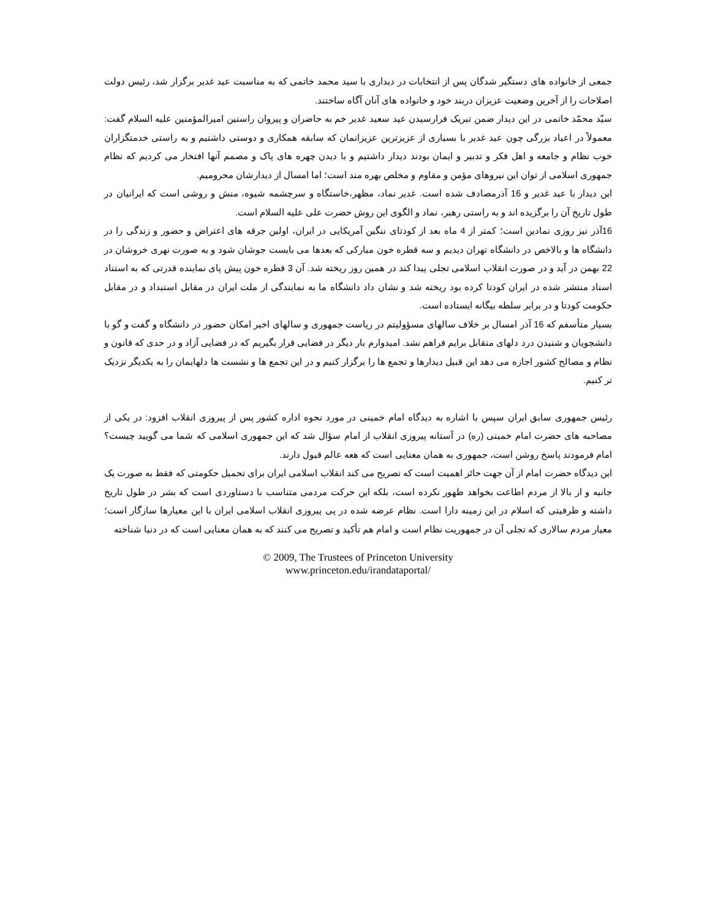جمعی از خانواده های دستگیر شدگان پس از انتخابات در دیداری با سید محمد خاتمی که به مناسبت عید غدیر برگزار شد، رئیس دولت اصلاحات را از آخرین وضعیت عزیزان دربند خود و خانواده های آنان آگاه ساختند.
سیّد محمّد خاتمی در این دیدار ضمن تبریک فرارسیدن عید سعید غدیر خم به حاضران و پیروان راستین امیرالمؤمنین علیه السلام گفت: معمولاً در اعیاد بزرگی چون عید غدیر با بسیاری از عزیزترین عزیزانمان که سابقه همکاری و دوستی داشتیم و به راستی خدمتگزاران خوب نظام و جامعه و اهل فکر و تدبیر و ایمان بودند دیدار داشتیم و با دیدن چهره های پاک و مصمم آنها افتخار می کردیم که نظام جمهوری اسلامی از توان این نیروهای مؤمن و مقاوم و مخلص بهره مند است؛ اما امسال از دیدارشان محرومیم.
این دیدار با عید غدیر و 16 آذرمصادف شده است. غدیر نماد، مظهر،خاستگاه و سرچشمه شیوه، منش و روشی است که ایرانیان در طول تاریخ آن را برگزیده اند و به راستی رهبر، نماد و الگوی این روش حضرت علی علیه السلام است.
16آذر نیز روزی نمادین است؛ کمتر از 4 ماه بعد از کودتای ننگین آمریکایی در ایران، اولین جرقه های اعتراض و حضور و زندگی را در دانشگاه ها و بالاخص در دانشگاه تهران دیدیم و سه قطره خون مبارکی که بعدها می بایست جوشان شود و به صورت نهری خروشان در 22 بهمن در آید و در صورت انقلاب اسلامی تجلی پیدا کند در همین روز ریخته شد. آن 3 قطره خون پیش پای نماینده قدرتی که به استناد اسناد منتشر شده در ایران کودتا کرده بود ریخته شد و نشان داد دانشگاه ما به نمایندگی از ملت ایران در مقابل استبداد و در مقابل حکومت کودتا و در برابر سلطه بیگانه ایستاده است.
بسیار متأسفم که 16 آذر امسال بر خلاف سالهای مسؤولیتم در ریاست جمهوری و سالهای اخیر امکان حضور در دانشگاه و گفت و گو با دانشجویان و شنیدن درد دلهای متقابل برایم فراهم نشد. امیدوارم بار دیگر در فضایی قرار بگیریم که در فضایی آزاد و در حدی که قانون و نظام و مصالح کشور اجازه می دهد این قبیل دیدارها و تجمع ها را برگزار کنیم و در این تجمع ها و نشست ها دلهایمان را به یکدیگر نزدیک تر کنیم.
رئیس جمهوری سابق ایران سپس با اشاره به دیدگاه امام خمینی در مورد نحوه اداره کشور پس از پیروزی انقلاب افزود: در یکی از مصاحبه های حضرت امام خمینی (ره) در آستانه پیروزی انقلاب از امام سؤال شد که این جمهوری اسلامی که شما می گویید چیست؟ امام فرمودند پاسخ روشن است، جمهوری به همان معنایی است که هعه عالم قبول دارند.
این دیدگاه حضرت امام از آن جهت حائز اهمیت است که تصریح می کند انقلاب اسلامی ایران برای تحمیل حکومتی که فقط به صورت یک جانبه و از بالا از مردم اطاعت بخواهد ظهور نکرده است، بلکه این حرکت مردمی متناسب با دستاوردی است که بشر در طول تاریخ داشته و ظرفیتی که اسلام در این زمینه دارا است. نظام عرضه شده در پی پیروزی انقلاب اسلامی ایران با این معیارها سازگار است؛ معیار مردم سالاری که تجلی آن در جمهوریت نظام است و امام هم تأکید و تصریح می کنند که به همان معنایی است که در دنیا شناخته
© 2009, The Trustees of Princeton University
www.princeton.edu/irandataportal/